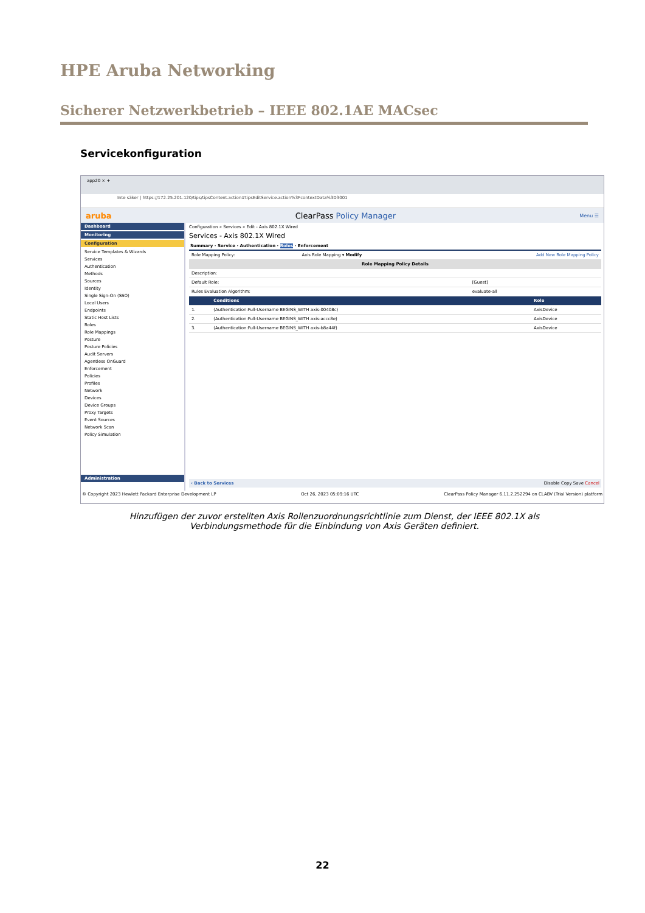HPE Aruba Networking
Sicherer Netzwerkbetrieb – IEEE 802.1AE MACsec
Servicekonfiguration
app20 × +
Inte säker | https://172.25.201.120/tips/tipsContent.action#tipsEditService.action%3FcontextData%3D3001
aruba ClearPass Policy Manager Menu ☰
Dashboard
Monitoring
Configuration
Service Templates & Wizards
Services
Authentication
Methods
Sources
Identity
Single Sign-On (SSO)
Local Users
Endpoints
Static Host Lists
Roles
Role Mappings
Posture
Posture Policies
Audit Servers
Agentless OnGuard
Enforcement
Policies
Profiles
Network
Devices
Device Groups
Proxy Targets
Event Sources
Network Scan
Policy Simulation
Administration
Configuration » Services » Edit - Axis 802.1X Wired
Services - Axis 802.1X Wired
Summary · Service · Authentication · Roles · Enforcement
| Role Mapping Policy: | Axis Role Mapping ▾ Modify | Add New Role Mapping Policy |
| Role Mapping Policy Details | |
| --- | --- |
| Description: | |
| Default Role: | [Guest] |
| Rules Evaluation Algorithm: | evaluate-all |
| | Conditions | Role |
| --- | --- | --- |
| 1. | (Authentication:Full-Username BEGINS_WITH axis-00408c) | AxisDevice |
| 2. | (Authentication:Full-Username BEGINS_WITH axis-accc8e) | AxisDevice |
| 3. | (Authentication:Full-Username BEGINS_WITH axis-b8a44f) | AxisDevice |
‹ Back to Services Disable Copy Save Cancel
© Copyright 2023 Hewlett Packard Enterprise Development LP Oct 26, 2023 05:09:16 UTC ClearPass Policy Manager 6.11.2.252294 on CLABV (Trial Version) platform
Hinzufügen der zuvor erstellten Axis Rollenzuordnungsrichtlinie zum Dienst, der IEEE 802.1X als Verbindungsmethode für die Einbindung von Axis Geräten definiert.
22